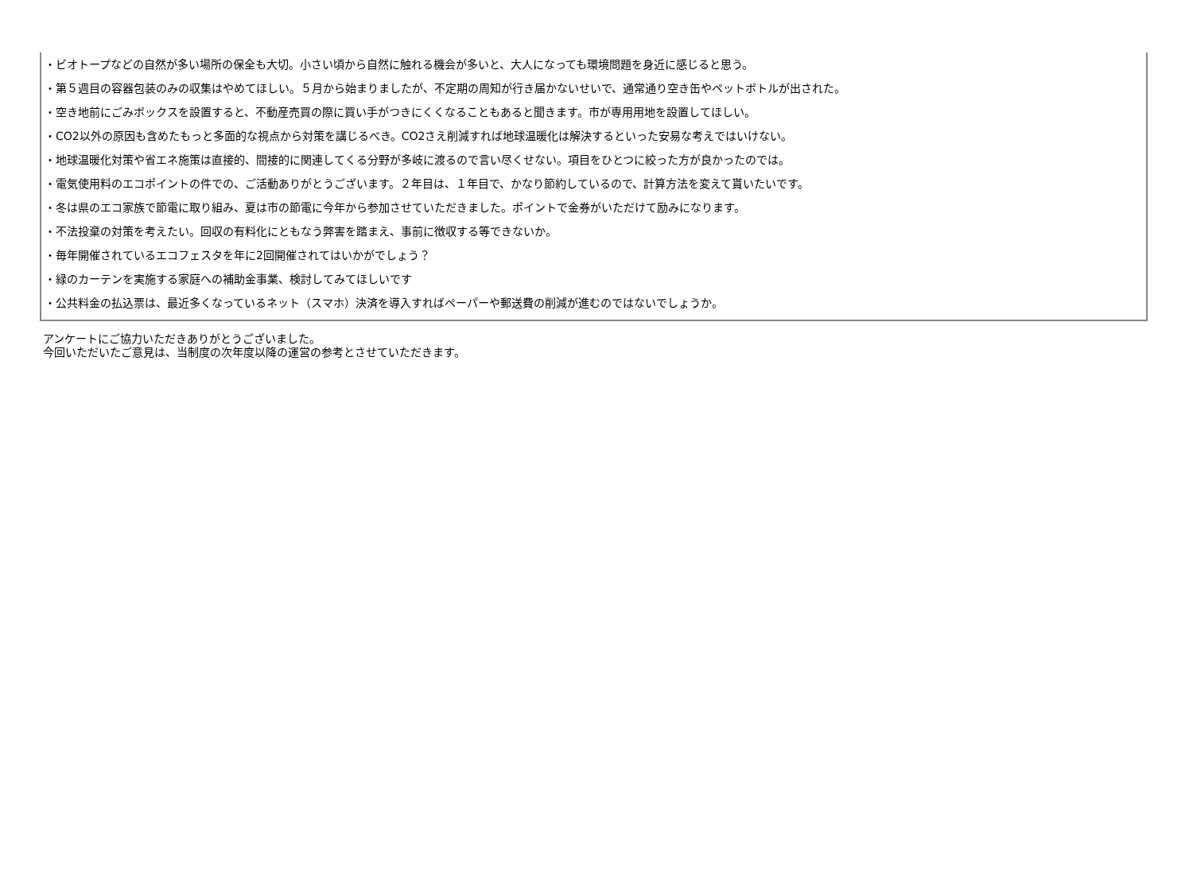・ビオトープなどの自然が多い場所の保全も大切。小さい頃から自然に触れる機会が多いと、大人になっても環境問題を身近に感じると思う。
・第５週目の容器包装のみの収集はやめてほしい。５月から始まりましたが、不定期の周知が行き届かないせいで、通常通り空き缶やペットボトルが出された。
・空き地前にごみボックスを設置すると、不動産売買の際に買い手がつきにくくなることもあると聞きます。市が専用用地を設置してほしい。
・CO2以外の原因も含めたもっと多面的な視点から対策を講じるべき。CO2さえ削減すれば地球温暖化は解決するといった安易な考えではいけない。
・地球温暖化対策や省エネ施策は直接的、間接的に関連してくる分野が多岐に渡るので言い尽くせない。項目をひとつに絞った方が良かったのでは。
・電気使用料のエコポイントの件での、ご活動ありがとうございます。２年目は、１年目で、かなり節約しているので、計算方法を変えて貰いたいです。
・冬は県のエコ家族で節電に取り組み、夏は市の節電に今年から参加させていただきました。ポイントで金券がいただけて励みになります。
・不法投棄の対策を考えたい。回収の有料化にともなう弊害を踏まえ、事前に徴収する等できないか。
・毎年開催されているエコフェスタを年に2回開催されてはいかがでしょう？
・緑のカーテンを実施する家庭への補助金事業、検討してみてほしいです
・公共料金の払込票は、最近多くなっているネット（スマホ）決済を導入すればペーパーや郵送費の削減が進むのではないでしょうか。
アンケートにご協力いただきありがとうございました。
今回いただいたご意見は、当制度の次年度以降の運営の参考とさせていただきます。